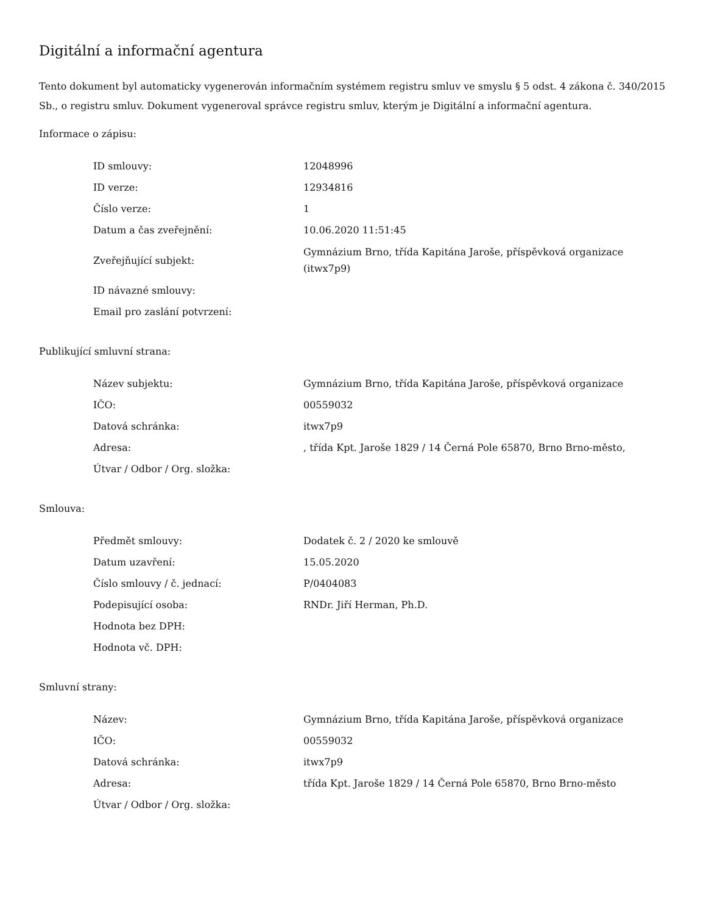Digitální a informační agentura
Tento dokument byl automaticky vygenerován informačním systémem registru smluv ve smyslu § 5 odst. 4 zákona č. 340/2015 Sb., o registru smluv. Dokument vygeneroval správce registru smluv, kterým je Digitální a informační agentura.
Informace o zápisu:
| ID smlouvy: | 12048996 |
| ID verze: | 12934816 |
| Číslo verze: | 1 |
| Datum a čas zveřejnění: | 10.06.2020 11:51:45 |
| Zveřejňující subjekt: | Gymnázium Brno, třída Kapitána Jaroše, příspěvková organizace (itwx7p9) |
| ID návazné smlouvy: | |
| Email pro zaslání potvrzení: | |
Publikující smluvní strana:
| Název subjektu: | Gymnázium Brno, třída Kapitána Jaroše, příspěvková organizace |
| IČO: | 00559032 |
| Datová schránka: | itwx7p9 |
| Adresa: | , třída Kpt. Jaroše 1829 / 14 Černá Pole 65870, Brno Brno-město, |
| Útvar / Odbor / Org. složka: | |
Smlouva:
| Předmět smlouvy: | Dodatek č. 2 / 2020 ke smlouvě |
| Datum uzavření: | 15.05.2020 |
| Číslo smlouvy / č. jednací: | P/0404083 |
| Podepisující osoba: | RNDr. Jiří Herman, Ph.D. |
| Hodnota bez DPH: | |
| Hodnota vč. DPH: | |
Smluvní strany:
| Název: | Gymnázium Brno, třída Kapitána Jaroše, příspěvková organizace |
| IČO: | 00559032 |
| Datová schránka: | itwx7p9 |
| Adresa: | třída Kpt. Jaroše 1829 / 14 Černá Pole 65870, Brno Brno-město |
| Útvar / Odbor / Org. složka: | |